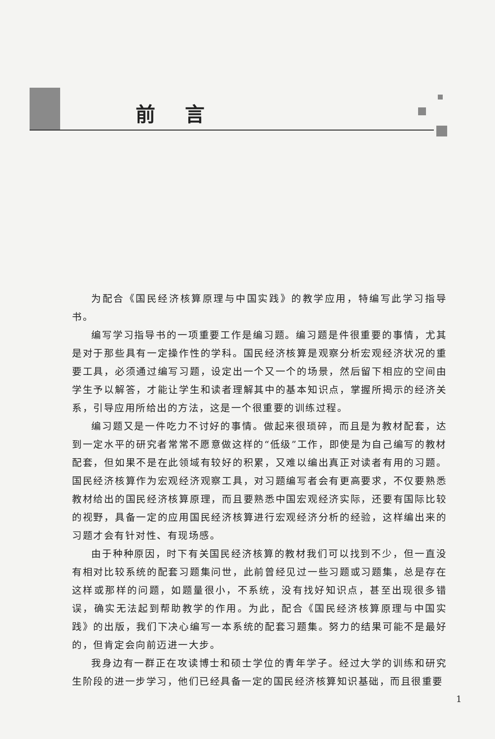前言
为配合《国民经济核算原理与中国实践》的教学应用，特编写此学习指导书。
编写学习指导书的一项重要工作是编习题。编习题是件很重要的事情，尤其是对于那些具有一定操作性的学科。国民经济核算是观察分析宏观经济状况的重要工具，必须通过编写习题，设定出一个又一个的场景，然后留下相应的空间由学生予以解答，才能让学生和读者理解其中的基本知识点，掌握所揭示的经济关系，引导应用所给出的方法，这是一个很重要的训练过程。
编习题又是一件吃力不讨好的事情。做起来很琐碎，而且是为教材配套，达到一定水平的研究者常常不愿意做这样的“低级”工作，即使是为自己编写的教材配套，但如果不是在此领域有较好的积累，又难以编出真正对读者有用的习题。国民经济核算作为宏观经济观察工具，对习题编写者会有更高要求，不仅要熟悉教材给出的国民经济核算原理，而且要熟悉中国宏观经济实际，还要有国际比较的视野，具备一定的应用国民经济核算进行宏观经济分析的经验，这样编出来的习题才会有针对性、有现场感。
由于种种原因，时下有关国民经济核算的教材我们可以找到不少，但一直没有相对比较系统的配套习题集问世，此前曾经见过一些习题或习题集，总是存在这样或那样的问题，如题量很小，不系统，没有找好知识点，甚至出现很多错误，确实无法起到帮助教学的作用。为此，配合《国民经济核算原理与中国实践》的出版，我们下决心编写一本系统的配套习题集。努力的结果可能不是最好的，但肯定会向前迈进一大步。
我身边有一群正在攻读博士和硕士学位的青年学子。经过大学的训练和研究生阶段的进一步学习，他们已经具备一定的国民经济核算知识基础，而且很重要
1